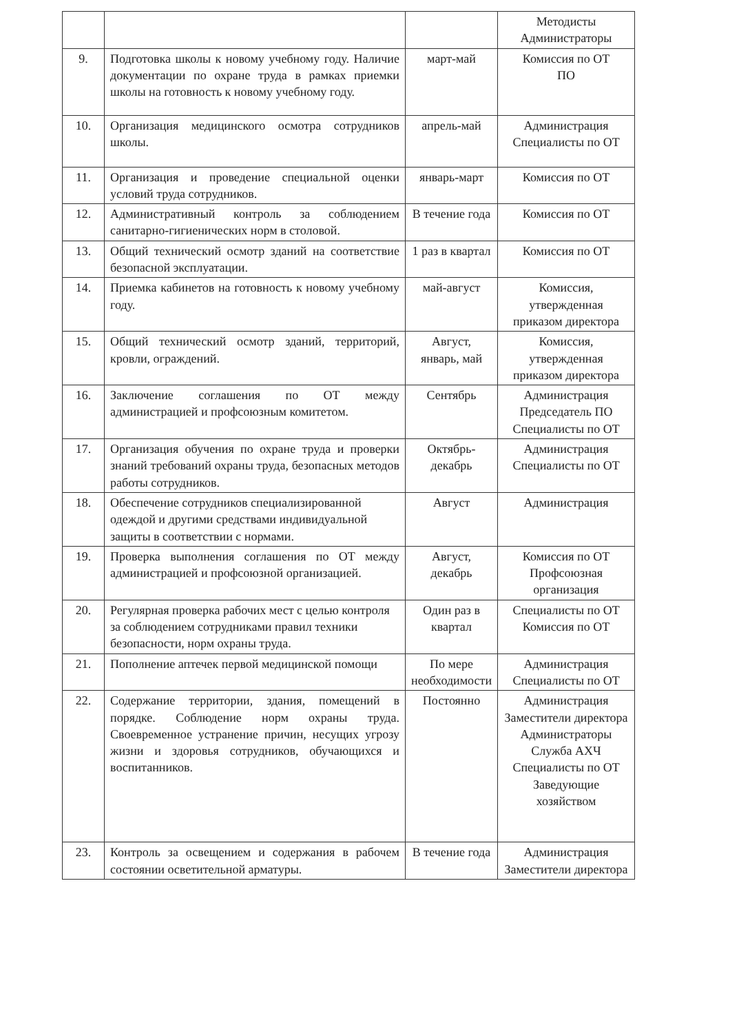| | | | Методисты Администраторы |
| 9. | Подготовка школы к новому учебному году. Наличие документации по охране труда в рамках приемки школы на готовность к новому учебному году. | март-май | Комиссия по ОТ ПО |
| 10. | Организация медицинского осмотра сотрудников школы. | апрель-май | Администрация Специалисты по ОТ |
| 11. | Организация и проведение специальной оценки условий труда сотрудников. | январь-март | Комиссия по ОТ |
| 12. | Административный контроль за соблюдением санитарно-гигиенических норм в столовой. | В течение года | Комиссия по ОТ |
| 13. | Общий технический осмотр зданий на соответствие безопасной эксплуатации. | 1 раз в квартал | Комиссия по ОТ |
| 14. | Приемка кабинетов на готовность к новому учебному году. | май-август | Комиссия, утвержденная приказом директора |
| 15. | Общий технический осмотр зданий, территорий, кровли, ограждений. | Август, январь, май | Комиссия, утвержденная приказом директора |
| 16. | Заключение соглашения по ОТ между администрацией и профсоюзным комитетом. | Сентябрь | Администрация Председатель ПО Специалисты по ОТ |
| 17. | Организация обучения по охране труда и проверки знаний требований охраны труда, безопасных методов работы сотрудников. | Октябрь-декабрь | Администрация Специалисты по ОТ |
| 18. | Обеспечение сотрудников специализированной одеждой и другими средствами индивидуальной защиты в соответствии с нормами. | Август | Администрация |
| 19. | Проверка выполнения соглашения по ОТ между администрацией и профсоюзной организацией. | Август, декабрь | Комиссия по ОТ Профсоюзная организация |
| 20. | Регулярная проверка рабочих мест с целью контроля за соблюдением сотрудниками правил техники безопасности, норм охраны труда. | Один раз в квартал | Специалисты по ОТ Комиссия по ОТ |
| 21. | Пополнение аптечек первой медицинской помощи | По мере необходимости | Администрация Специалисты по ОТ |
| 22. | Содержание территории, здания, помещений в порядке. Соблюдение норм охраны труда. Своевременное устранение причин, несущих угрозу жизни и здоровья сотрудников, обучающихся и воспитанников. | Постоянно | Администрация Заместители директора Администраторы Служба АХЧ Специалисты по ОТ Заведующие хозяйством |
| 23. | Контроль за освещением и содержания в рабочем состоянии осветительной арматуры. | В течение года | Администрация Заместители директора |